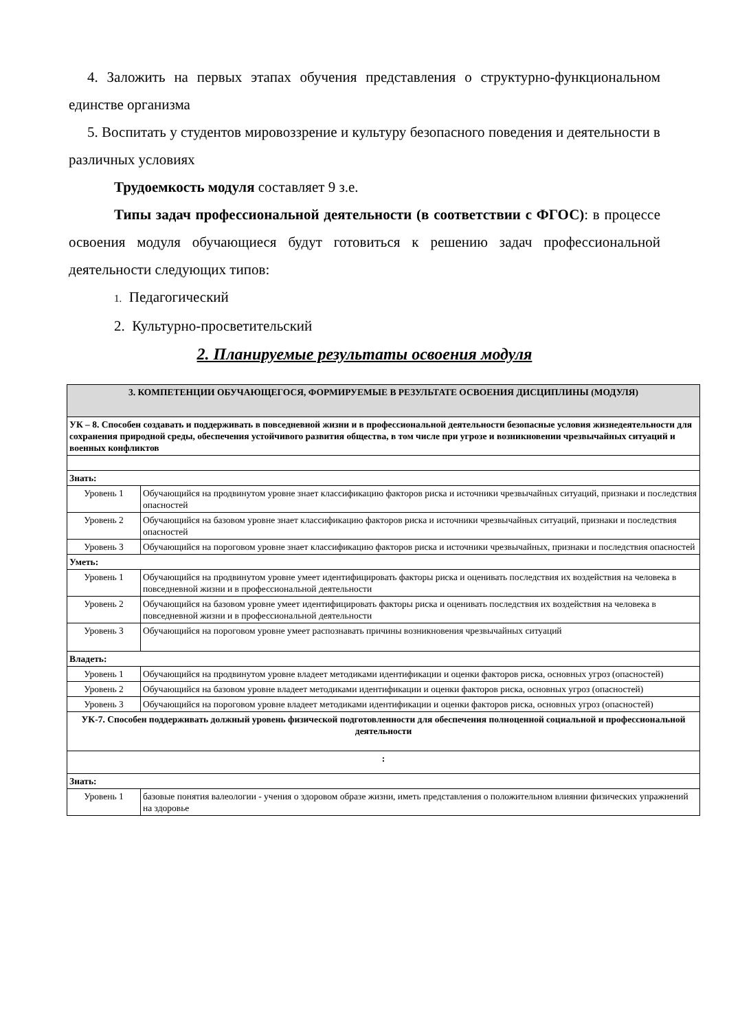4. Заложить на первых этапах обучения представления о структурно-функциональном единстве организма
5. Воспитать у студентов мировоззрение и культуру безопасного поведения и деятельности в различных условиях
Трудоемкость модуля составляет 9 з.е.
Типы задач профессиональной деятельности (в соответствии с ФГОС): в процессе освоения модуля обучающиеся будут готовиться к решению задач профессиональной деятельности следующих типов:
1. Педагогический
2. Культурно-просветительский
2. Планируемые результаты освоения модуля
| 3. КОМПЕТЕНЦИИ ОБУЧАЮЩЕГОСЯ, ФОРМИРУЕМЫЕ В РЕЗУЛЬТАТЕ ОСВОЕНИЯ ДИСЦИПЛИНЫ (МОДУЛЯ) | |
| УК – 8. Способен создавать и поддерживать в повседневной жизни и в профессиональной деятельности безопасные условия жизнедеятельности для сохранения природной среды, обеспечения устойчивого развития общества, в том числе при угрозе и возникновении чрезвычайных ситуаций и военных конфликтов | |
| Знать: | |
| Уровень 1 | Обучающийся на продвинутом уровне знает классификацию факторов риска и источники чрезвычайных ситуаций, признаки и последствия опасностей |
| Уровень 2 | Обучающийся на базовом уровне знает классификацию факторов риска и источники чрезвычайных ситуаций, признаки и последствия опасностей |
| Уровень 3 | Обучающийся на пороговом уровне знает классификацию факторов риска и источники чрезвычайных, признаки и последствия опасностей |
| Уметь: | |
| Уровень 1 | Обучающийся на продвинутом уровне умеет идентифицировать факторы риска и оценивать последствия их воздействия на человека в повседневной жизни и в профессиональной деятельности |
| Уровень 2 | Обучающийся на базовом уровне умеет идентифицировать факторы риска и оценивать последствия их воздействия на человека в повседневной жизни и в профессиональной деятельности |
| Уровень 3 | Обучающийся на пороговом уровне умеет распознавать причины возникновения чрезвычайных ситуаций |
| Владеть: | |
| Уровень 1 | Обучающийся на продвинутом уровне владеет методиками идентификации и оценки факторов риска, основных угроз (опасностей) |
| Уровень 2 | Обучающийся на базовом уровне владеет методиками идентификации и оценки факторов риска, основных угроз (опасностей) |
| Уровень 3 | Обучающийся на пороговом уровне владеет методиками идентификации и оценки факторов риска, основных угроз (опасностей) |
| УК-7. Способен поддерживать должный уровень физической подготовленности для обеспечения полноценной социальной и профессиональной деятельности | |
| : | |
| Знать: | |
| Уровень 1 | базовые понятия валеологии - учения о здоровом образе жизни, иметь представления о положительном влиянии физических упражнений на здоровье |